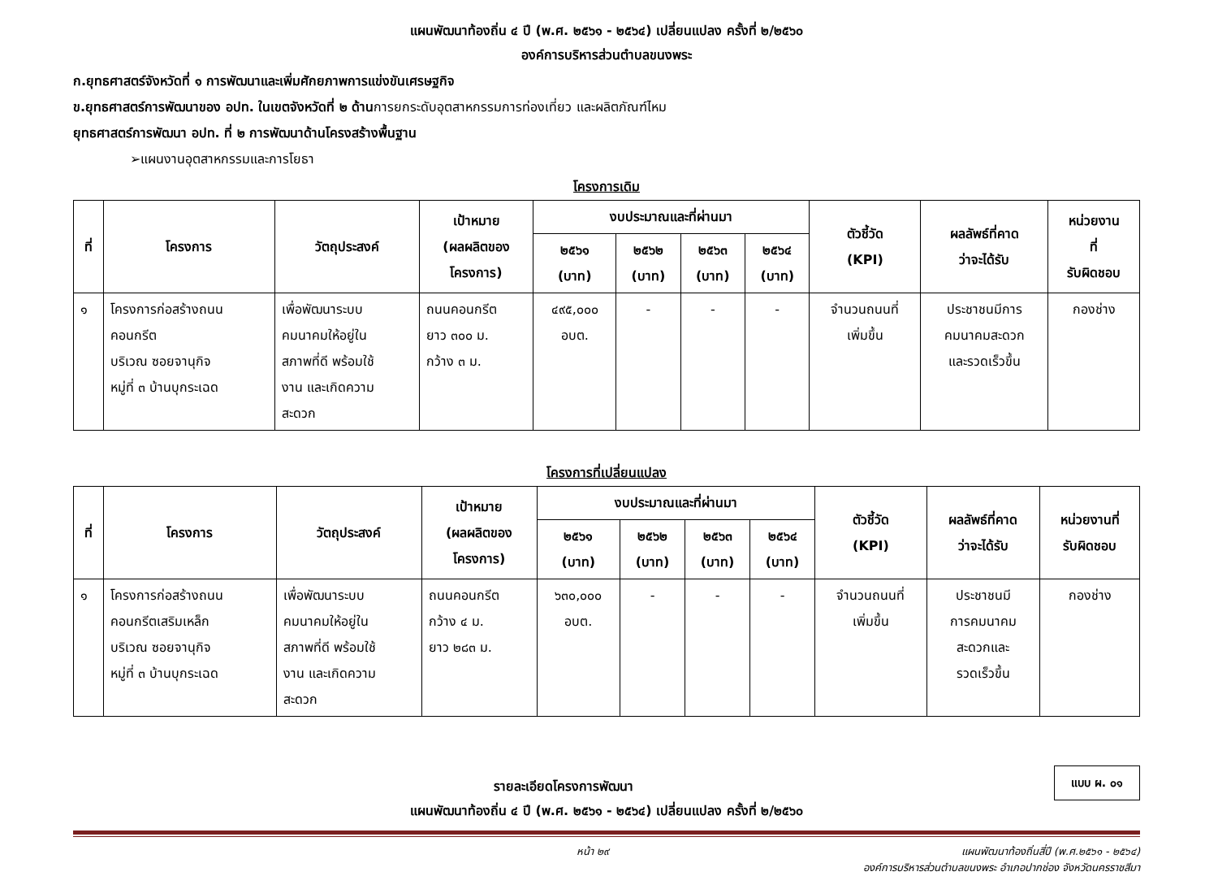แผนพัฒนาท้องถิ่น ๔ ปี (พ.ศ. ๒๕๖๑ - ๒๕๖๔) เปลี่ยนแปลง ครั้งที่ ๒/๒๕๖๐
องค์การบริหารส่วนตำบลขนงพระ
ก.ยุทธศาสตร์จังหวัดที่ ๑ การพัฒนาและเพิ่มศักยภาพการแข่งขันเศรษฐกิจ
ข.ยุทธศาสตร์การพัฒนาของ อปท. ในเขตจังหวัดที่ ๒ ด้านการยกระดับอุตสาหกรรมการท่องเที่ยว และผลิตภัณฑ์ไหม
ยุทธศาสตร์การพัฒนา อปท. ที่ ๒ การพัฒนาด้านโครงสร้างพื้นฐาน
➢แผนงานอุตสาหกรรมและการโยธา
โครงการเดิม
| ที่ | โครงการ | วัตถุประสงค์ | เป้าหมาย (ผลผลิตของ โครงการ) | งบประมาณและที่ผ่านมา | | | | ตัวชี้วัด (KPI) | ผลลัพธ์ที่คาด ว่าจะได้รับ | หน่วยงาน ที่ รับผิดชอบ |
| --- | --- | --- | --- | --- | --- | --- | --- | --- | --- | --- |
| | | | | ๒๕๖๑ (บาท) | ๒๕๖๒ (บาท) | ๒๕๖๓ (บาท) | ๒๕๖๔ (บาท) | | | |
| ๑ | โครงการก่อสร้างถนน คอนกรีต บริเวณ ซอยจานุกิจ หมู่ที่ ๓ บ้านบุกระเฉด | เพื่อพัฒนาระบบ คมนาคมให้อยู่ใน สภาพที่ดี พร้อมใช้ งาน และเกิดความ สะดวก | ถนนคอนกรีต ยาว ๓๐๐ ม. กว้าง ๓ ม. | ๔๙๕,๐๐๐ อบต. | - | - | - | จำนวนถนนที่ เพิ่มขึ้น | ประชาชนมีการ คมนาคมสะดวก และรวดเร็วขึ้น | กองช่าง |
โครงการที่เปลี่ยนแปลง
| ที่ | โครงการ | วัตถุประสงค์ | เป้าหมาย (ผลผลิตของ โครงการ) | งบประมาณและที่ผ่านมา | | | | ตัวชี้วัด (KPI) | ผลลัพธ์ที่คาด ว่าจะได้รับ | หน่วยงานที่ รับผิดชอบ |
| --- | --- | --- | --- | --- | --- | --- | --- | --- | --- | --- |
| | | | | ๒๕๖๑ (บาท) | ๒๕๖๒ (บาท) | ๒๕๖๓ (บาท) | ๒๕๖๔ (บาท) | | | |
| ๑ | โครงการก่อสร้างถนน คอนกรีตเสริมเหล็ก บริเวณ ซอยจานุกิจ หมู่ที่ ๓ บ้านบุกระเฉด | เพื่อพัฒนาระบบ คมนาคมให้อยู่ใน สภาพที่ดี พร้อมใช้ งาน และเกิดความ สะดวก | ถนนคอนกรีต กว้าง ๔ ม. ยาว ๒๘๓ ม. | ๖๓๐,๐๐๐ อบต. | - | - | - | จำนวนถนนที่ เพิ่มขึ้น | ประชาชนมี การคมนาคม สะดวกและ รวดเร็วขึ้น | กองช่าง |
แบบ ผ. ๐๑
รายละเอียดโครงการพัฒนา
แผนพัฒนาท้องถิ่น ๔ ปี (พ.ศ. ๒๕๖๑ - ๒๕๖๔) เปลี่ยนแปลง ครั้งที่ ๒/๒๕๖๐
หน้า ๒๙ แผนพัฒนาท้องถิ่นสี่ปี (พ.ศ.๒๕๖๑ - ๒๕๖๔)
องค์การบริหารส่วนตำบลขนงพระ อำเภอปากช่อง จังหวัดนครราชสีมา